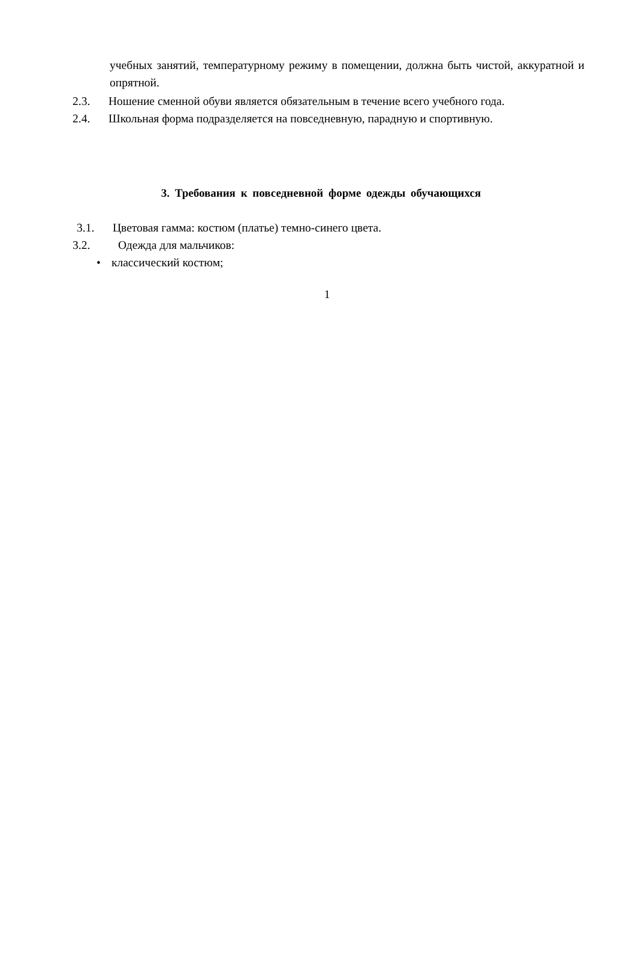учебных занятий, температурному режиму в помещении, должна быть чистой, аккуратной и опрятной.
2.3. Ношение сменной обуви является обязательным в течение всего учебного года.
2.4. Школьная форма подразделяется на повседневную, парадную и спортивную.
3. Требования к повседневной форме одежды обучающихся
3.1. Цветовая гамма: костюм (платье) темно-синего цвета.
3.2. Одежда для мальчиков:
• классический костюм;
1